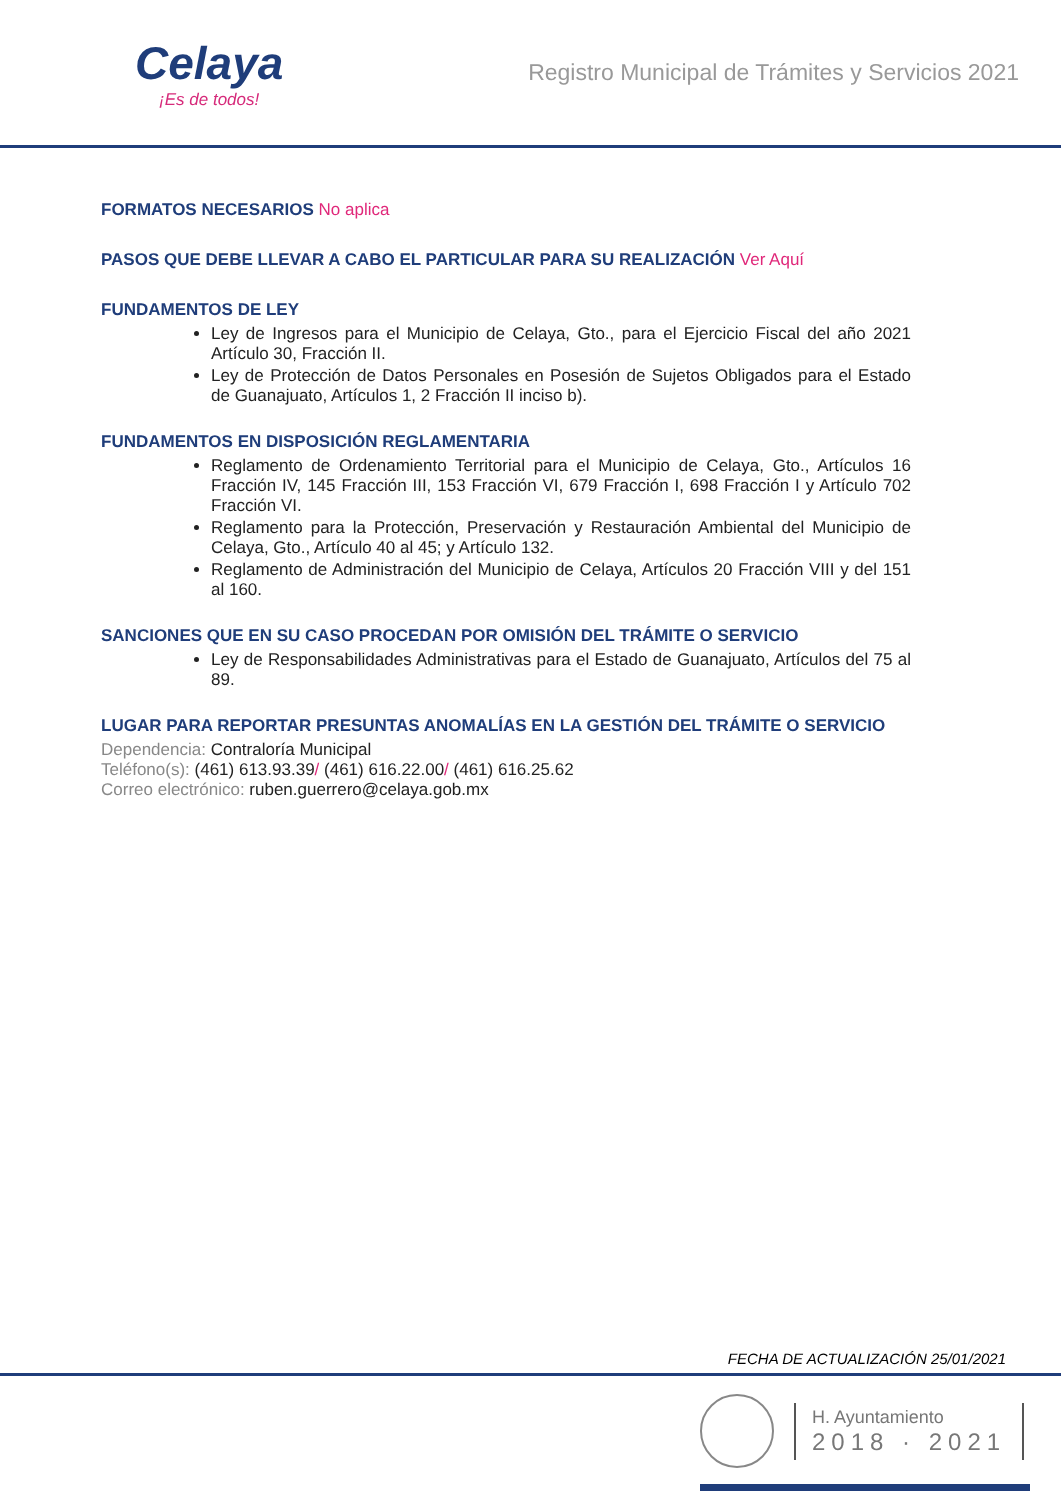Celaya
¡Es de todos!
Registro Municipal de Trámites y Servicios 2021
FORMATOS NECESARIOS No aplica
PASOS QUE DEBE LLEVAR A CABO EL PARTICULAR PARA SU REALIZACIÓN Ver Aquí
FUNDAMENTOS DE LEY
Ley de Ingresos para el Municipio de Celaya, Gto., para el Ejercicio Fiscal del año 2021 Artículo 30, Fracción II.
Ley de Protección de Datos Personales en Posesión de Sujetos Obligados para el Estado de Guanajuato, Artículos 1, 2 Fracción II inciso b).
FUNDAMENTOS EN DISPOSICIÓN REGLAMENTARIA
Reglamento de Ordenamiento Territorial para el Municipio de Celaya, Gto., Artículos 16 Fracción IV, 145 Fracción III, 153 Fracción VI, 679 Fracción I, 698 Fracción I y Artículo 702 Fracción VI.
Reglamento para la Protección, Preservación y Restauración Ambiental del Municipio de Celaya, Gto., Artículo 40 al 45; y Artículo 132.
Reglamento de Administración del Municipio de Celaya, Artículos 20 Fracción VIII y del 151 al 160.
SANCIONES QUE EN SU CASO PROCEDAN POR OMISIÓN DEL TRÁMITE O SERVICIO
Ley de Responsabilidades Administrativas para el Estado de Guanajuato, Artículos del 75 al 89.
LUGAR PARA REPORTAR PRESUNTAS ANOMALÍAS EN LA GESTIÓN DEL TRÁMITE O SERVICIO
Dependencia: Contraloría Municipal
Teléfono(s): (461) 613.93.39/ (461) 616.22.00/ (461) 616.25.62
Correo electrónico: ruben.guerrero@celaya.gob.mx
FECHA DE ACTUALIZACIÓN 25/01/2021
H. Ayuntamiento
2018 · 2021